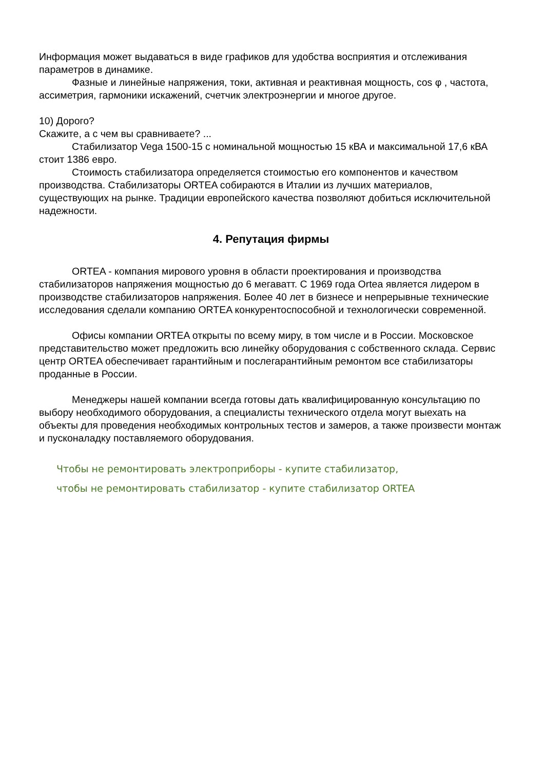Информация может выдаваться в виде графиков для удобства восприятия и отслеживания параметров в динамике.
Фазные и линейные напряжения, токи, активная и реактивная мощность, cos φ , частота, ассиметрия, гармоники искажений, счетчик электроэнергии и многое другое.
10) Дорого?
Скажите, а с чем вы сравниваете? ...
Стабилизатор Vega 1500-15 с номинальной мощностью 15 кВА и максимальной 17,6 кВА стоит 1386 евро.
Стоимость стабилизатора определяется стоимостью его компонентов и качеством производства. Стабилизаторы ORTEA собираются в Италии из лучших материалов, существующих на рынке. Традиции европейского качества позволяют добиться исключительной надежности.
4. Репутация фирмы
ORTEA - компания мирового уровня в области проектирования и производства стабилизаторов напряжения мощностью до 6 мегаватт. С 1969 года Ortea является лидером в производстве стабилизаторов напряжения. Более 40 лет в бизнесе и непрерывные технические исследования сделали компанию ORTEA конкурентоспособной и технологически современной.
Офисы компании ORTEA открыты по всему миру, в том числе и в России. Московское представительство может предложить всю линейку оборудования с собственного склада. Сервис центр ORTEA обеспечивает гарантийным и послегарантийным ремонтом все стабилизаторы проданные в России.
Менеджеры нашей компании всегда готовы дать квалифицированную консультацию по выбору необходимого оборудования, а специалисты технического отдела могут выехать на объекты для проведения необходимых контрольных тестов и замеров, а также произвести монтаж и пусконаладку поставляемого оборудования.
Чтобы не ремонтировать электроприборы - купите стабилизатор,
чтобы не ремонтировать стабилизатор - купите стабилизатор ORTEA